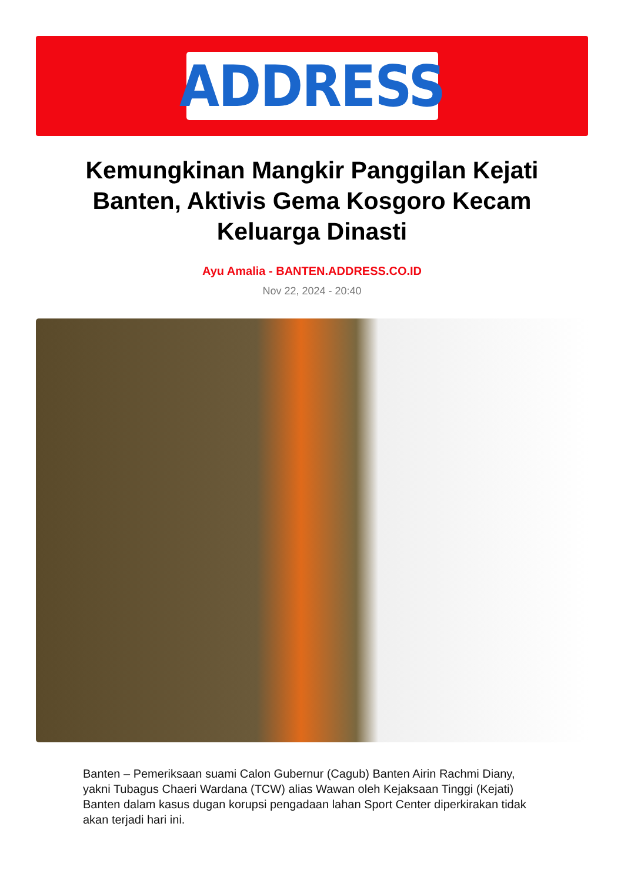ADDRESS
Kemungkinan Mangkir Panggilan Kejati Banten, Aktivis Gema Kosgoro Kecam Keluarga Dinasti
Ayu Amalia - BANTEN.ADDRESS.CO.ID
Nov 22, 2024 - 20:40
Banten – Pemeriksaan suami Calon Gubernur (Cagub) Banten Airin Rachmi Diany, yakni Tubagus Chaeri Wardana (TCW) alias Wawan oleh Kejaksaan Tinggi (Kejati) Banten dalam kasus dugan korupsi pengadaan lahan Sport Center diperkirakan tidak akan terjadi hari ini.